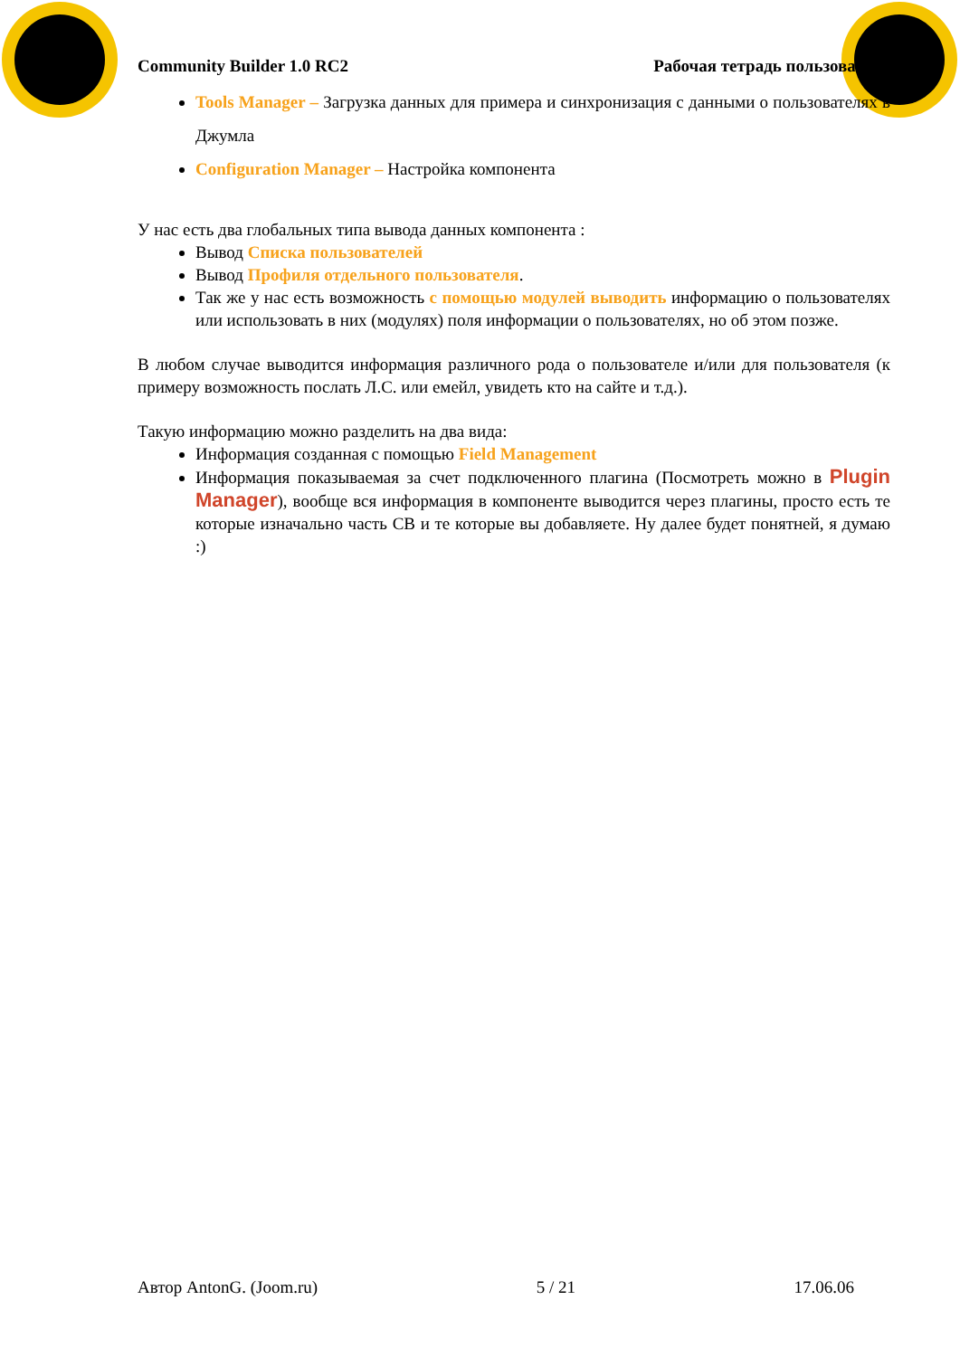Community Builder 1.0 RC2 Рабочая тетрадь пользователя
Tools Manager – Загрузка данных для примера и синхронизация с данными о пользователях в Джумла
Configuration Manager – Настройка компонента
У нас есть два глобальных типа вывода данных компонента :
Вывод Списка пользователей
Вывод Профиля отдельного пользователя.
Так же у нас есть возможность с помощью модулей выводить информацию о пользователях или использовать в них (модулях) поля информации о пользователях, но об этом позже.
В любом случае выводится информация различного рода о пользователе и/или для пользователя (к примеру возможность послать Л.С. или емейл, увидеть кто на сайте и т.д.).
Такую информацию можно разделить на два вида:
Информация созданная с помощью Field Management
Информация показываемая за счет подключенного плагина (Посмотреть можно в Plugin Manager), вообще вся информация в компоненте выводится через плагины, просто есть те которые изначально часть CB и те которые вы добавляете. Ну далее будет понятней, я думаю :)
Автор AntonG. (Joom.ru) 5 / 21 17.06.06